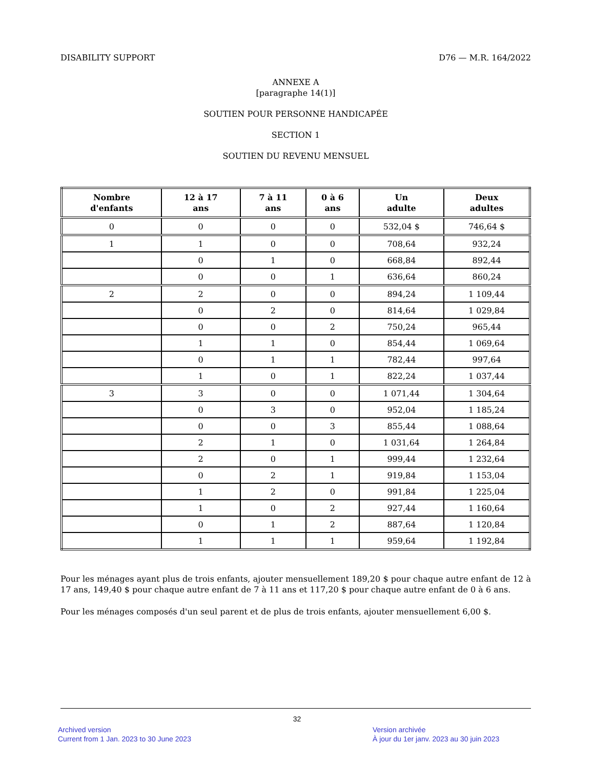DISABILITY SUPPORT D76 — M.R. 164/2022
ANNEXE A
[paragraphe 14(1)]
SOUTIEN POUR PERSONNE HANDICAPÉE
SECTION 1
SOUTIEN DU REVENU MENSUEL
| Nombre d'enfants | 12 à 17 ans | 7 à 11 ans | 0 à 6 ans | Un adulte | Deux adultes |
| --- | --- | --- | --- | --- | --- |
| 0 | 0 | 0 | 0 | 532,04 $ | 746,64 $ |
| 1 | 1 | 0 | 0 | 708,64 | 932,24 |
| | 0 | 1 | 0 | 668,84 | 892,44 |
| | 0 | 0 | 1 | 636,64 | 860,24 |
| 2 | 2 | 0 | 0 | 894,24 | 1 109,44 |
| | 0 | 2 | 0 | 814,64 | 1 029,84 |
| | 0 | 0 | 2 | 750,24 | 965,44 |
| | 1 | 1 | 0 | 854,44 | 1 069,64 |
| | 0 | 1 | 1 | 782,44 | 997,64 |
| | 1 | 0 | 1 | 822,24 | 1 037,44 |
| 3 | 3 | 0 | 0 | 1 071,44 | 1 304,64 |
| | 0 | 3 | 0 | 952,04 | 1 185,24 |
| | 0 | 0 | 3 | 855,44 | 1 088,64 |
| | 2 | 1 | 0 | 1 031,64 | 1 264,84 |
| | 2 | 0 | 1 | 999,44 | 1 232,64 |
| | 0 | 2 | 1 | 919,84 | 1 153,04 |
| | 1 | 2 | 0 | 991,84 | 1 225,04 |
| | 1 | 0 | 2 | 927,44 | 1 160,64 |
| | 0 | 1 | 2 | 887,64 | 1 120,84 |
| | 1 | 1 | 1 | 959,64 | 1 192,84 |
Pour les ménages ayant plus de trois enfants, ajouter mensuellement 189,20 $ pour chaque autre enfant de 12 à 17 ans, 149,40 $ pour chaque autre enfant de 7 à 11 ans et 117,20 $ pour chaque autre enfant de 0 à 6 ans.
Pour les ménages composés d'un seul parent et de plus de trois enfants, ajouter mensuellement 6,00 $.
32
Archived version
Current from 1 Jan. 2023 to 30 June 2023
Version archivée
À jour du 1er janv. 2023 au 30 juin 2023